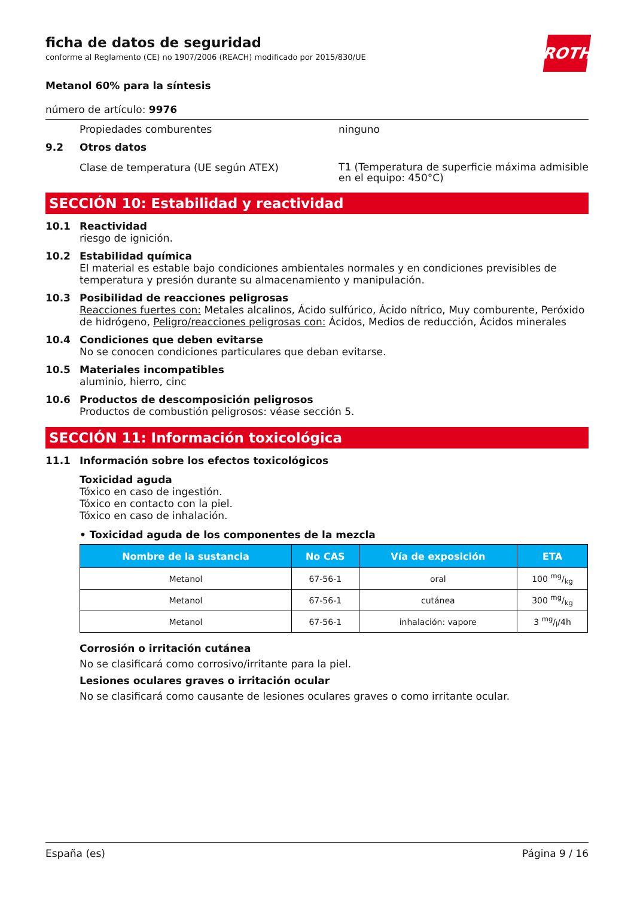ficha de datos de seguridad
conforme al Reglamento (CE) no 1907/2006 (REACH) modificado por 2015/830/UE
ROTH
Metanol 60% para la síntesis
número de artículo: 9976
Propiedades comburentes ninguno
9.2 Otros datos
Clase de temperatura (UE según ATEX) T1 (Temperatura de superficie máxima admisible en el equipo: 450°C)
SECCIÓN 10: Estabilidad y reactividad
10.1 Reactividad
riesgo de ignición.
10.2 Estabilidad química
El material es estable bajo condiciones ambientales normales y en condiciones previsibles de temperatura y presión durante su almacenamiento y manipulación.
10.3 Posibilidad de reacciones peligrosas
Reacciones fuertes con: Metales alcalinos, Ácido sulfúrico, Ácido nítrico, Muy comburente, Peróxido de hidrógeno, Peligro/reacciones peligrosas con: Ácidos, Medios de reducción, Ácidos minerales
10.4 Condiciones que deben evitarse
No se conocen condiciones particulares que deban evitarse.
10.5 Materiales incompatibles
aluminio, hierro, cinc
10.6 Productos de descomposición peligrosos
Productos de combustión peligrosos: véase sección 5.
SECCIÓN 11: Información toxicológica
11.1 Información sobre los efectos toxicológicos
Toxicidad aguda
Tóxico en caso de ingestión.
Tóxico en contacto con la piel.
Tóxico en caso de inhalación.
• Toxicidad aguda de los componentes de la mezcla
| Nombre de la sustancia | No CAS | Vía de exposición | ETA |
| --- | --- | --- | --- |
| Metanol | 67-56-1 | oral | 100 mg/kg |
| Metanol | 67-56-1 | cutánea | 300 mg/kg |
| Metanol | 67-56-1 | inhalación: vapore | 3 mg/l/4h |
Corrosión o irritación cutánea
No se clasificará como corrosivo/irritante para la piel.
Lesiones oculares graves o irritación ocular
No se clasificará como causante de lesiones oculares graves o como irritante ocular.
España (es) Página 9 / 16